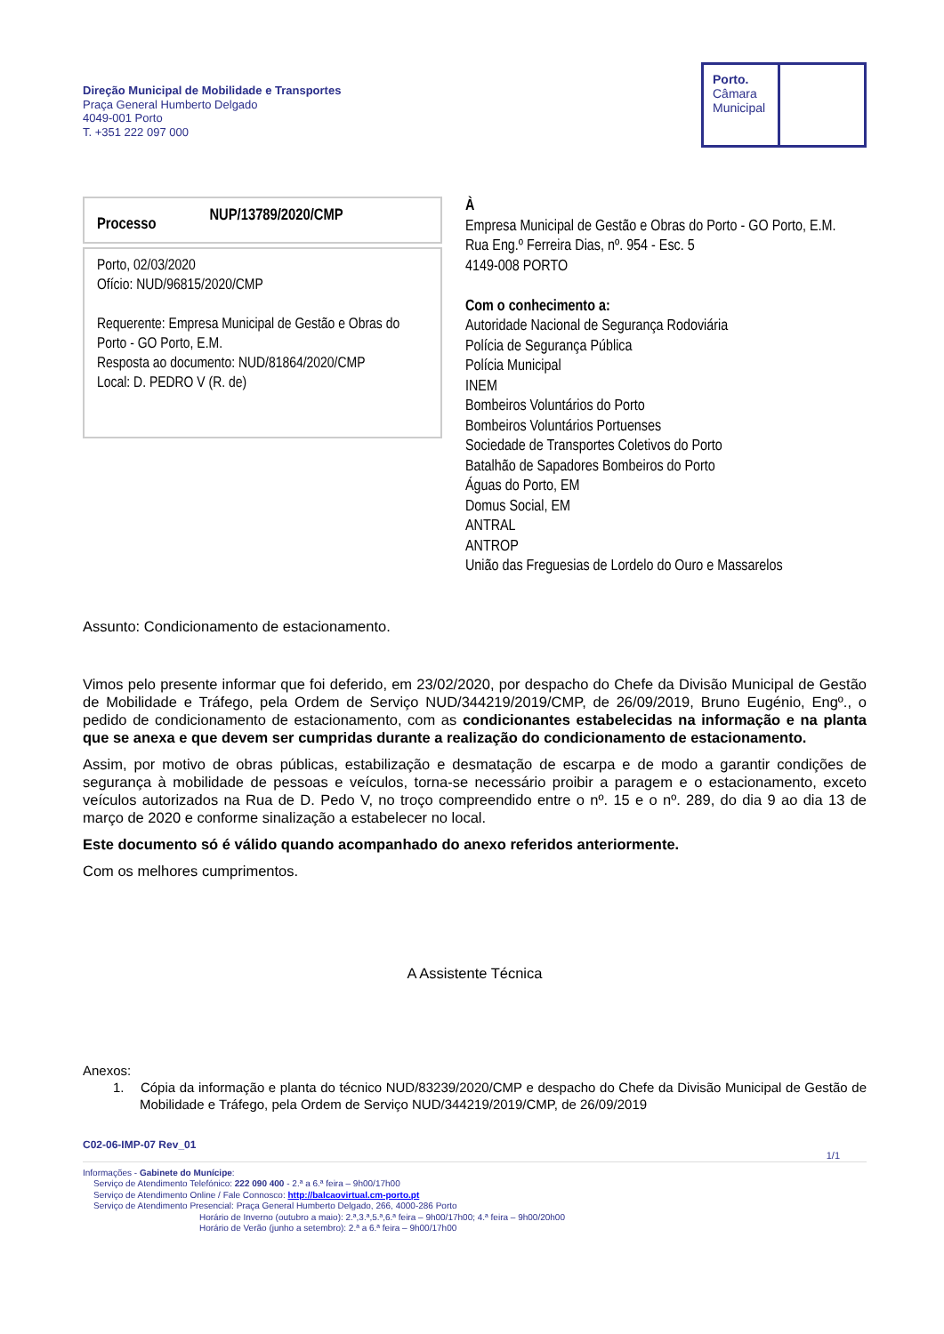Direção Municipal de Mobilidade e Transportes
Praça General Humberto Delgado
4049-001 Porto
T. +351 222 097 000
Porto.
Câmara
Municipal
Processo NUP/13789/2020/CMP
Porto, 02/03/2020
Ofício: NUD/96815/2020/CMP
Requerente: Empresa Municipal de Gestão e Obras do Porto - GO Porto, E.M.
Resposta ao documento: NUD/81864/2020/CMP
Local: D. PEDRO V (R. de)
À
Empresa Municipal de Gestão e Obras do Porto - GO Porto, E.M.
Rua Eng.º Ferreira Dias, nº. 954 - Esc. 5
4149-008 PORTO
Com o conhecimento a:
Autoridade Nacional de Segurança Rodoviária
Polícia de Segurança Pública
Polícia Municipal
INEM
Bombeiros Voluntários do Porto
Bombeiros Voluntários Portuenses
Sociedade de Transportes Coletivos do Porto
Batalhão de Sapadores Bombeiros do Porto
Águas do Porto, EM
Domus Social, EM
ANTRAL
ANTROP
União das Freguesias de Lordelo do Ouro e Massarelos
Assunto: Condicionamento de estacionamento.
Vimos pelo presente informar que foi deferido, em 23/02/2020, por despacho do Chefe da Divisão Municipal de Gestão de Mobilidade e Tráfego, pela Ordem de Serviço NUD/344219/2019/CMP, de 26/09/2019, Bruno Eugénio, Engº., o pedido de condicionamento de estacionamento, com as condicionantes estabelecidas na informação e na planta que se anexa e que devem ser cumpridas durante a realização do condicionamento de estacionamento.
Assim, por motivo de obras públicas, estabilização e desmatação de escarpa e de modo a garantir condições de segurança à mobilidade de pessoas e veículos, torna-se necessário proibir a paragem e o estacionamento, exceto veículos autorizados na Rua de D. Pedo V, no troço compreendido entre o nº. 15 e o nº. 289, do dia 9 ao dia 13 de março de 2020 e conforme sinalização a estabelecer no local.
Este documento só é válido quando acompanhado do anexo referidos anteriormente.
Com os melhores cumprimentos.
A Assistente Técnica
Anexos:
1. Cópia da informação e planta do técnico NUD/83239/2020/CMP e despacho do Chefe da Divisão Municipal de Gestão de Mobilidade e Tráfego, pela Ordem de Serviço NUD/344219/2019/CMP, de 26/09/2019
C02-06-IMP-07 Rev_01
1/1
Informações - Gabinete do Munícipe:
Serviço de Atendimento Telefónico: 222 090 400 - 2.ª a 6.ª feira – 9h00/17h00
Serviço de Atendimento Online / Fale Connosco: http://balcaovirtual.cm-porto.pt
Serviço de Atendimento Presencial: Praça General Humberto Delgado, 266, 4000-286 Porto
Horário de Inverno (outubro a maio): 2.ª,3.ª,5.ª,6.ª feira – 9h00/17h00; 4.ª feira – 9h00/20h00
Horário de Verão (junho a setembro): 2.ª a 6.ª feira – 9h00/17h00